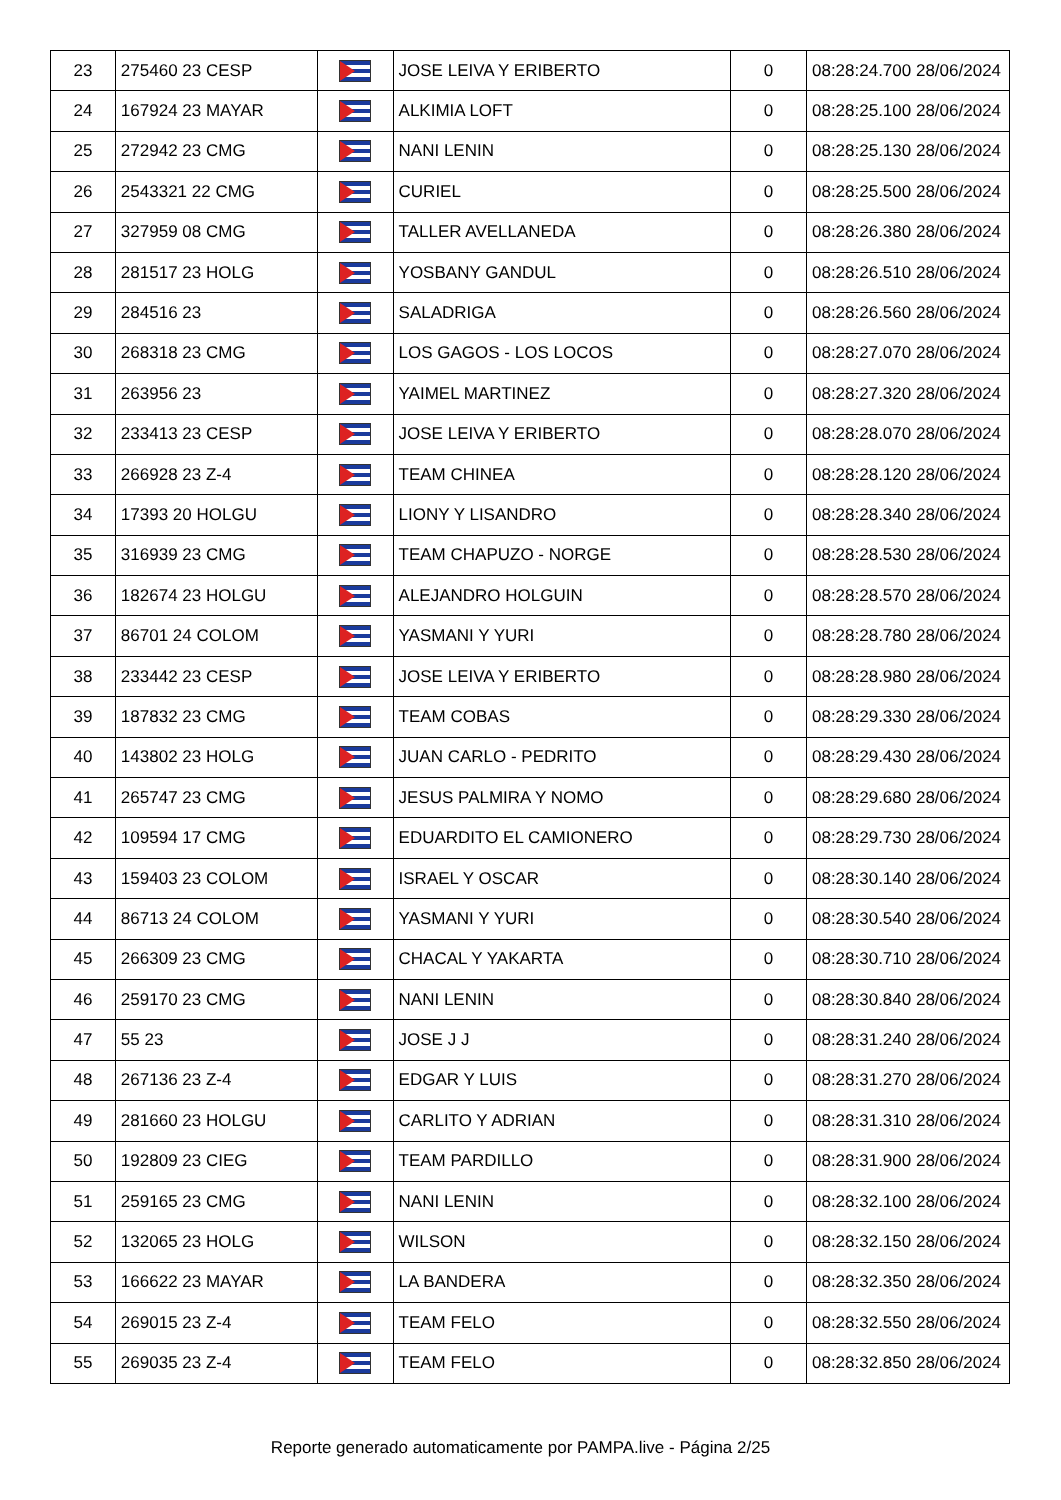| 23 | 275460 23 CESP | | JOSE LEIVA Y ERIBERTO | 0 | 08:28:24.700 28/06/2024 |
| 24 | 167924 23 MAYAR | | ALKIMIA LOFT | 0 | 08:28:25.100 28/06/2024 |
| 25 | 272942 23 CMG | | NANI LENIN | 0 | 08:28:25.130 28/06/2024 |
| 26 | 2543321 22 CMG | | CURIEL | 0 | 08:28:25.500 28/06/2024 |
| 27 | 327959 08 CMG | | TALLER AVELLANEDA | 0 | 08:28:26.380 28/06/2024 |
| 28 | 281517 23 HOLG | | YOSBANY GANDUL | 0 | 08:28:26.510 28/06/2024 |
| 29 | 284516 23 | | SALADRIGA | 0 | 08:28:26.560 28/06/2024 |
| 30 | 268318 23 CMG | | LOS GAGOS - LOS LOCOS | 0 | 08:28:27.070 28/06/2024 |
| 31 | 263956 23 | | YAIMEL MARTINEZ | 0 | 08:28:27.320 28/06/2024 |
| 32 | 233413 23 CESP | | JOSE LEIVA Y ERIBERTO | 0 | 08:28:28.070 28/06/2024 |
| 33 | 266928 23 Z-4 | | TEAM CHINEA | 0 | 08:28:28.120 28/06/2024 |
| 34 | 17393 20 HOLGU | | LIONY Y LISANDRO | 0 | 08:28:28.340 28/06/2024 |
| 35 | 316939 23 CMG | | TEAM CHAPUZO - NORGE | 0 | 08:28:28.530 28/06/2024 |
| 36 | 182674 23 HOLGU | | ALEJANDRO HOLGUIN | 0 | 08:28:28.570 28/06/2024 |
| 37 | 86701 24 COLOM | | YASMANI Y YURI | 0 | 08:28:28.780 28/06/2024 |
| 38 | 233442 23 CESP | | JOSE LEIVA Y ERIBERTO | 0 | 08:28:28.980 28/06/2024 |
| 39 | 187832 23 CMG | | TEAM COBAS | 0 | 08:28:29.330 28/06/2024 |
| 40 | 143802 23 HOLG | | JUAN CARLO - PEDRITO | 0 | 08:28:29.430 28/06/2024 |
| 41 | 265747 23 CMG | | JESUS PALMIRA Y NOMO | 0 | 08:28:29.680 28/06/2024 |
| 42 | 109594 17 CMG | | EDUARDITO EL CAMIONERO | 0 | 08:28:29.730 28/06/2024 |
| 43 | 159403 23 COLOM | | ISRAEL Y OSCAR | 0 | 08:28:30.140 28/06/2024 |
| 44 | 86713 24 COLOM | | YASMANI Y YURI | 0 | 08:28:30.540 28/06/2024 |
| 45 | 266309 23 CMG | | CHACAL Y YAKARTA | 0 | 08:28:30.710 28/06/2024 |
| 46 | 259170 23 CMG | | NANI LENIN | 0 | 08:28:30.840 28/06/2024 |
| 47 | 55 23 | | JOSE J J | 0 | 08:28:31.240 28/06/2024 |
| 48 | 267136 23 Z-4 | | EDGAR Y LUIS | 0 | 08:28:31.270 28/06/2024 |
| 49 | 281660 23 HOLGU | | CARLITO Y ADRIAN | 0 | 08:28:31.310 28/06/2024 |
| 50 | 192809 23 CIEG | | TEAM PARDILLO | 0 | 08:28:31.900 28/06/2024 |
| 51 | 259165 23 CMG | | NANI LENIN | 0 | 08:28:32.100 28/06/2024 |
| 52 | 132065 23 HOLG | | WILSON | 0 | 08:28:32.150 28/06/2024 |
| 53 | 166622 23 MAYAR | | LA BANDERA | 0 | 08:28:32.350 28/06/2024 |
| 54 | 269015 23 Z-4 | | TEAM FELO | 0 | 08:28:32.550 28/06/2024 |
| 55 | 269035 23 Z-4 | | TEAM FELO | 0 | 08:28:32.850 28/06/2024 |
Reporte generado automaticamente por PAMPA.live - Página 2/25